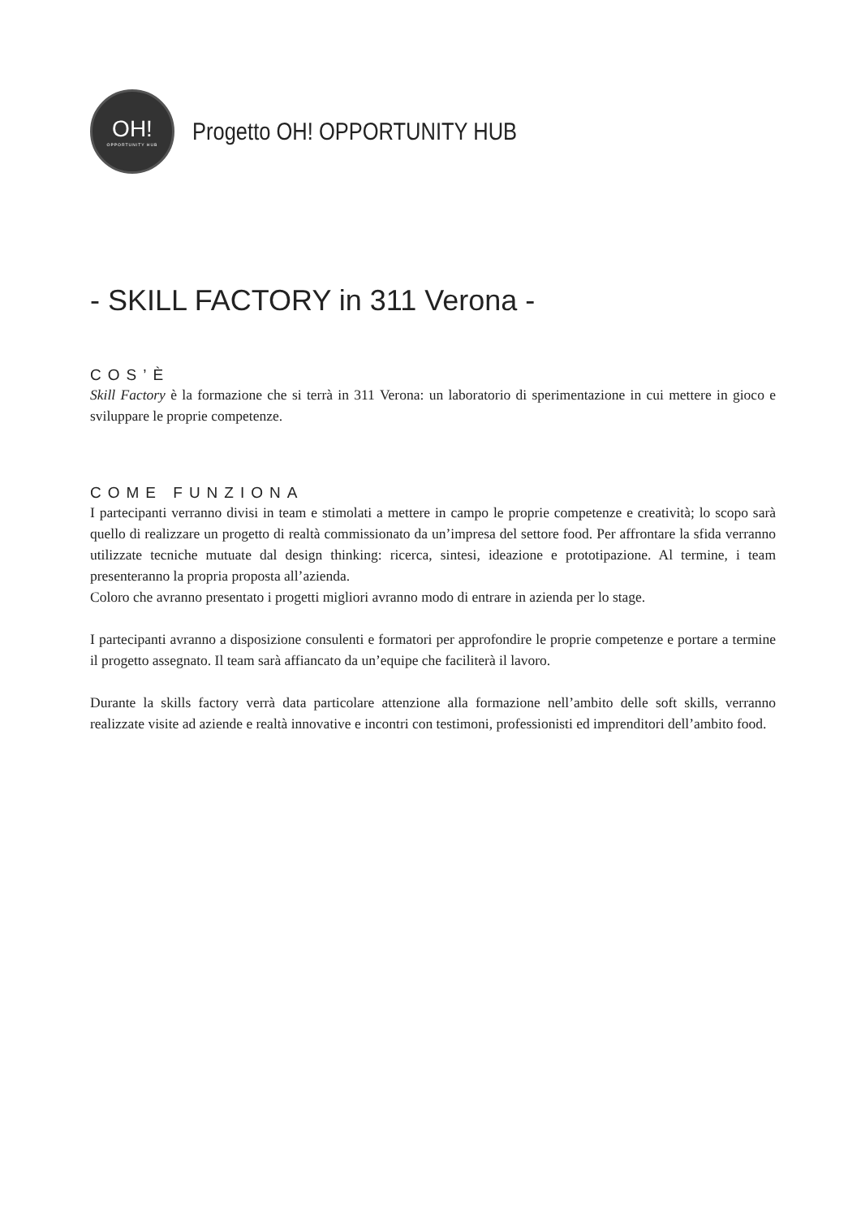OH!
OPPORTUNITY HUB
Progetto OH! OPPORTUNITY HUB
- SKILL FACTORY in 311 Verona -
COS’È
Skill Factory è la formazione che si terrà in 311 Verona: un laboratorio di sperimentazione in cui mettere in gioco e sviluppare le proprie competenze.
COME FUNZIONA
I partecipanti verranno divisi in team e stimolati a mettere in campo le proprie competenze e creatività; lo scopo sarà quello di realizzare un progetto di realtà commissionato da un’impresa del settore food. Per affrontare la sfida verranno utilizzate tecniche mutuate dal design thinking: ricerca, sintesi, ideazione e prototipazione. Al termine, i team presenteranno la propria proposta all’azienda.
Coloro che avranno presentato i progetti migliori avranno modo di entrare in azienda per lo stage.
I partecipanti avranno a disposizione consulenti e formatori per approfondire le proprie competenze e portare a termine il progetto assegnato. Il team sarà affiancato da un’equipe che faciliterà il lavoro.
Durante la skills factory verrà data particolare attenzione alla formazione nell’ambito delle soft skills, verranno realizzate visite ad aziende e realtà innovative e incontri con testimoni, professionisti ed imprenditori dell’ambito food.